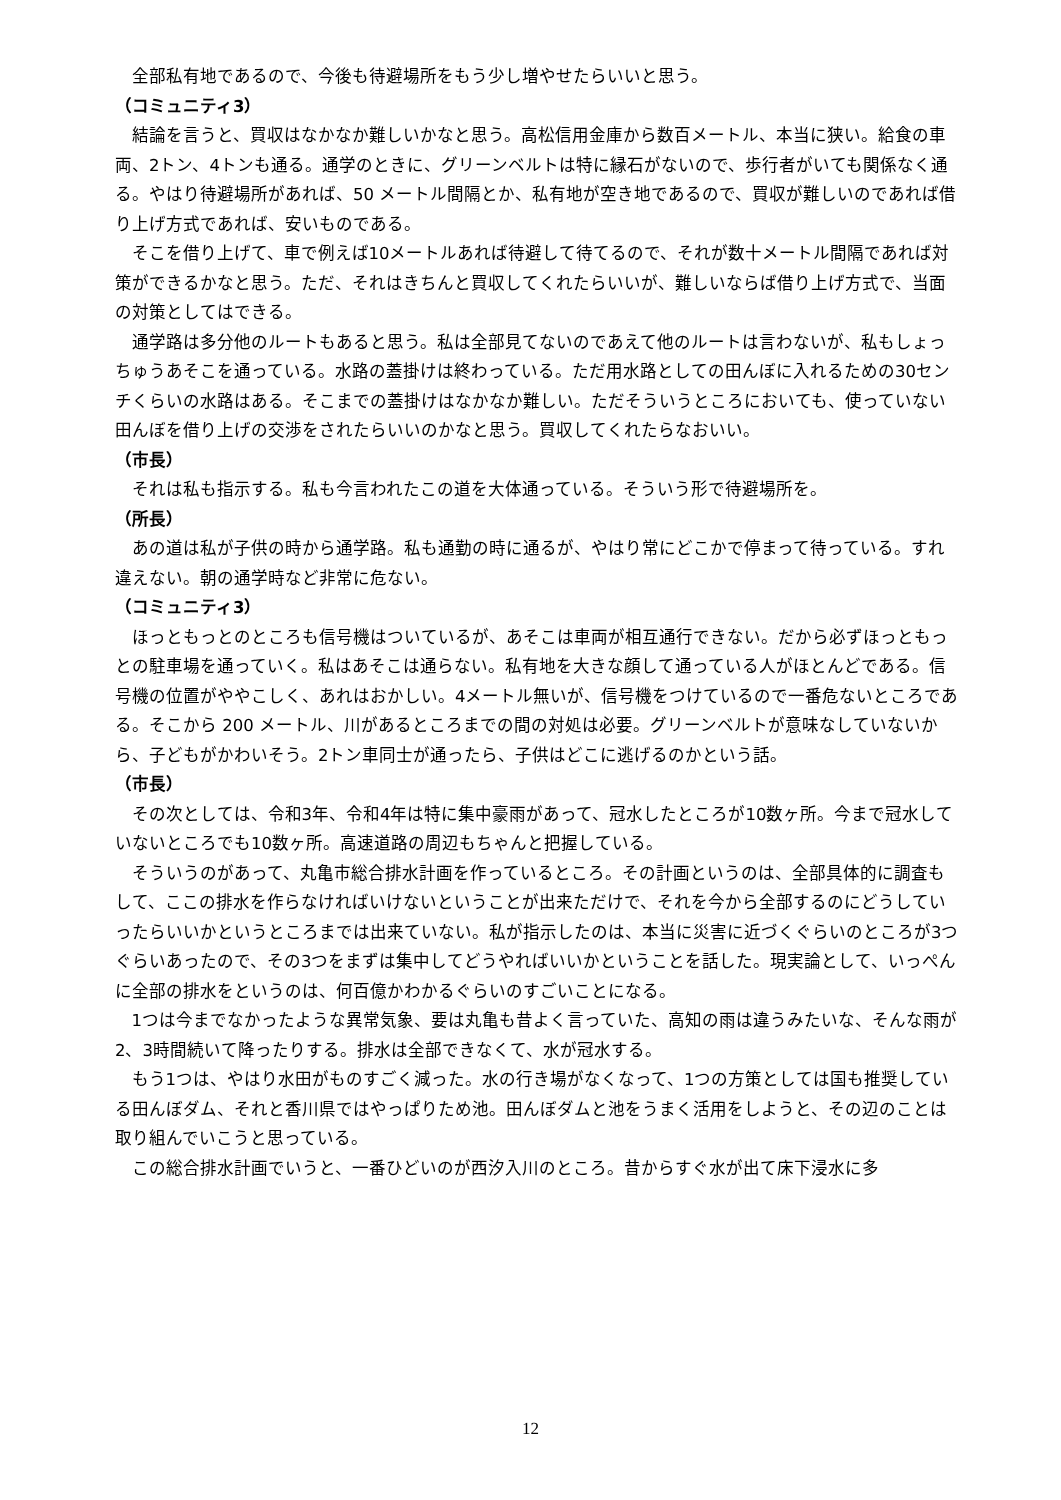全部私有地であるので、今後も待避場所をもう少し増やせたらいいと思う。
（コミュニティ3）
結論を言うと、買収はなかなか難しいかなと思う。高松信用金庫から数百メートル、本当に狭い。給食の車両、2トン、4トンも通る。通学のときに、グリーンベルトは特に縁石がないので、歩行者がいても関係なく通る。やはり待避場所があれば、50 メートル間隔とか、私有地が空き地であるので、買収が難しいのであれば借り上げ方式であれば、安いものである。
そこを借り上げて、車で例えば10メートルあれば待避して待てるので、それが数十メートル間隔であれば対策ができるかなと思う。ただ、それはきちんと買収してくれたらいいが、難しいならば借り上げ方式で、当面の対策としてはできる。
通学路は多分他のルートもあると思う。私は全部見てないのであえて他のルートは言わないが、私もしょっちゅうあそこを通っている。水路の蓋掛けは終わっている。ただ用水路としての田んぼに入れるための30センチくらいの水路はある。そこまでの蓋掛けはなかなか難しい。ただそういうところにおいても、使っていない田んぼを借り上げの交渉をされたらいいのかなと思う。買収してくれたらなおいい。
（市長）
それは私も指示する。私も今言われたこの道を大体通っている。そういう形で待避場所を。
（所長）
あの道は私が子供の時から通学路。私も通勤の時に通るが、やはり常にどこかで停まって待っている。すれ違えない。朝の通学時など非常に危ない。
（コミュニティ3）
ほっともっとのところも信号機はついているが、あそこは車両が相互通行できない。だから必ずほっともっとの駐車場を通っていく。私はあそこは通らない。私有地を大きな顔して通っている人がほとんどである。信号機の位置がややこしく、あれはおかしい。4メートル無いが、信号機をつけているので一番危ないところである。そこから 200 メートル、川があるところまでの間の対処は必要。グリーンベルトが意味なしていないから、子どもがかわいそう。2トン車同士が通ったら、子供はどこに逃げるのかという話。
（市長）
その次としては、令和3年、令和4年は特に集中豪雨があって、冠水したところが10数ヶ所。今まで冠水していないところでも10数ヶ所。高速道路の周辺もちゃんと把握している。
そういうのがあって、丸亀市総合排水計画を作っているところ。その計画というのは、全部具体的に調査もして、ここの排水を作らなければいけないということが出来ただけで、それを今から全部するのにどうしていったらいいかというところまでは出来ていない。私が指示したのは、本当に災害に近づくぐらいのところが3つぐらいあったので、その3つをまずは集中してどうやればいいかということを話した。現実論として、いっぺんに全部の排水をというのは、何百億かわかるぐらいのすごいことになる。
1つは今までなかったような異常気象、要は丸亀も昔よく言っていた、高知の雨は違うみたいな、そんな雨が2、3時間続いて降ったりする。排水は全部できなくて、水が冠水する。
もう1つは、やはり水田がものすごく減った。水の行き場がなくなって、1つの方策としては国も推奨している田んぼダム、それと香川県ではやっぱりため池。田んぼダムと池をうまく活用をしようと、その辺のことは取り組んでいこうと思っている。
この総合排水計画でいうと、一番ひどいのが西汐入川のところ。昔からすぐ水が出て床下浸水に多
12